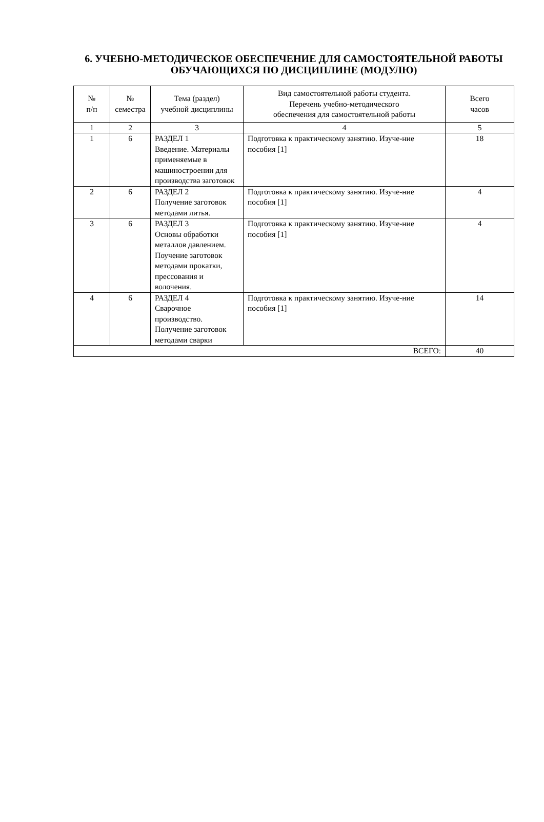6. УЧЕБНО-МЕТОДИЧЕСКОЕ ОБЕСПЕЧЕНИЕ ДЛЯ САМОСТОЯТЕЛЬНОЙ РАБОТЫ ОБУЧАЮЩИХСЯ ПО ДИСЦИПЛИНЕ (МОДУЛЮ)
| № п/п | № семестра | Тема (раздел) учебной дисциплины | Вид самостоятельной работы студента. Перечень учебно-методического обеспечения для самостоятельной работы | Всего часов |
| --- | --- | --- | --- | --- |
| 1 | 2 | 3 | 4 | 5 |
| 1 | 6 | РАЗДЕЛ 1 Введение. Материалы применяемые в машиностроении для производства заготовок | Подготовка к практическому занятию. Изуче-ние пособия [1] | 18 |
| 2 | 6 | РАЗДЕЛ 2 Получение заготовок методами литья. | Подготовка к практическому занятию. Изуче-ние пособия [1] | 4 |
| 3 | 6 | РАЗДЕЛ 3 Основы обработки металлов давлением. Поучение заготовок методами прокатки, прессования и волочения. | Подготовка к практическому занятию. Изуче-ние пособия [1] | 4 |
| 4 | 6 | РАЗДЕЛ 4 Сварочное производство. Получение заготовок методами сварки | Подготовка к практическому занятию. Изуче-ние пособия [1] | 14 |
| ВСЕГО: | | | | 40 |